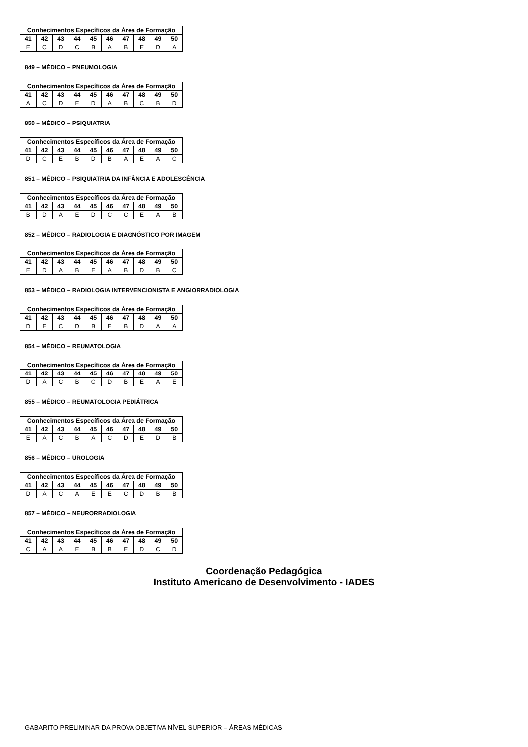| Conhecimentos Específicos da Área de Formação | | | | | | | | | |
| --- | --- | --- | --- | --- | --- | --- | --- | --- | --- |
| 41 | 42 | 43 | 44 | 45 | 46 | 47 | 48 | 49 | 50 |
| E | C | D | C | B | A | B | E | D | A |
849 – MÉDICO – PNEUMOLOGIA
| Conhecimentos Específicos da Área de Formação | | | | | | | | | |
| --- | --- | --- | --- | --- | --- | --- | --- | --- | --- |
| 41 | 42 | 43 | 44 | 45 | 46 | 47 | 48 | 49 | 50 |
| A | C | D | E | D | A | B | C | B | D |
850 – MÉDICO – PSIQUIATRIA
| Conhecimentos Específicos da Área de Formação | | | | | | | | | |
| --- | --- | --- | --- | --- | --- | --- | --- | --- | --- |
| 41 | 42 | 43 | 44 | 45 | 46 | 47 | 48 | 49 | 50 |
| D | C | E | B | D | B | A | E | A | C |
851 – MÉDICO – PSIQUIATRIA DA INFÂNCIA E ADOLESCÊNCIA
| Conhecimentos Específicos da Área de Formação | | | | | | | | | |
| --- | --- | --- | --- | --- | --- | --- | --- | --- | --- |
| 41 | 42 | 43 | 44 | 45 | 46 | 47 | 48 | 49 | 50 |
| B | D | A | E | D | C | C | E | A | B |
852 – MÉDICO – RADIOLOGIA E DIAGNÓSTICO POR IMAGEM
| Conhecimentos Específicos da Área de Formação | | | | | | | | | |
| --- | --- | --- | --- | --- | --- | --- | --- | --- | --- |
| 41 | 42 | 43 | 44 | 45 | 46 | 47 | 48 | 49 | 50 |
| E | D | A | B | E | A | B | D | B | C |
853 – MÉDICO – RADIOLOGIA INTERVENCIONISTA E ANGIORRADIOLOGIA
| Conhecimentos Específicos da Área de Formação | | | | | | | | | |
| --- | --- | --- | --- | --- | --- | --- | --- | --- | --- |
| 41 | 42 | 43 | 44 | 45 | 46 | 47 | 48 | 49 | 50 |
| D | E | C | D | B | E | B | D | A | A |
854 – MÉDICO – REUMATOLOGIA
| Conhecimentos Específicos da Área de Formação | | | | | | | | | |
| --- | --- | --- | --- | --- | --- | --- | --- | --- | --- |
| 41 | 42 | 43 | 44 | 45 | 46 | 47 | 48 | 49 | 50 |
| D | A | C | B | C | D | B | E | A | E |
855 – MÉDICO – REUMATOLOGIA PEDIÁTRICA
| Conhecimentos Específicos da Área de Formação | | | | | | | | | |
| --- | --- | --- | --- | --- | --- | --- | --- | --- | --- |
| 41 | 42 | 43 | 44 | 45 | 46 | 47 | 48 | 49 | 50 |
| E | A | C | B | A | C | D | E | D | B |
856 – MÉDICO – UROLOGIA
| Conhecimentos Específicos da Área de Formação | | | | | | | | | |
| --- | --- | --- | --- | --- | --- | --- | --- | --- | --- |
| 41 | 42 | 43 | 44 | 45 | 46 | 47 | 48 | 49 | 50 |
| D | A | C | A | E | E | C | D | B | B |
857 – MÉDICO – NEURORRADIOLOGIA
| Conhecimentos Específicos da Área de Formação | | | | | | | | | |
| --- | --- | --- | --- | --- | --- | --- | --- | --- | --- |
| 41 | 42 | 43 | 44 | 45 | 46 | 47 | 48 | 49 | 50 |
| C | A | A | E | B | B | E | D | C | D |
Coordenação Pedagógica
Instituto Americano de Desenvolvimento - IADES
GABARITO PRELIMINAR DA PROVA OBJETIVA NÍVEL SUPERIOR – ÁREAS MÉDICAS